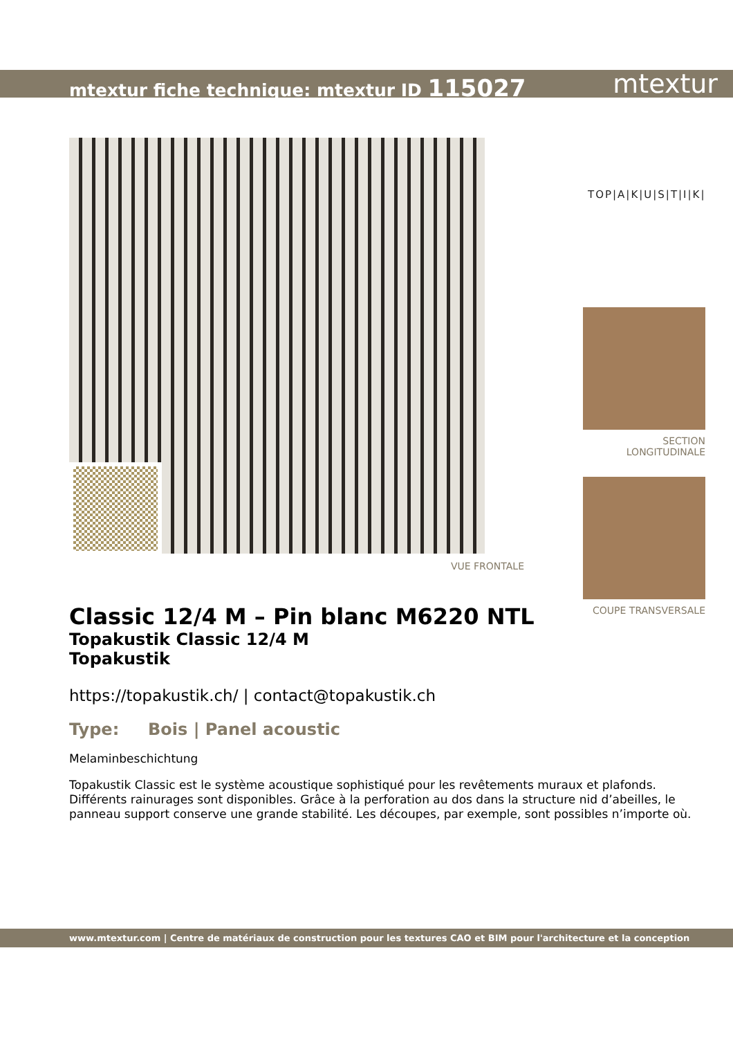mtextur fiche technique: mtextur ID 115027 mtextur
VUE FRONTALE
TOP|A|K|U|S|T|I|K|
SECTION
LONGITUDINALE
COUPE TRANSVERSALE
Classic 12/4 M – Pin blanc M6220 NTL
Topakustik Classic 12/4 M
Topakustik
https://topakustik.ch/ | contact@topakustik.ch
Type: Bois | Panel acoustic
Melaminbeschichtung
Topakustik Classic est le système acoustique sophistiqué pour les revêtements muraux et plafonds. Différents rainurages sont disponibles. Grâce à la perforation au dos dans la structure nid d’abeilles, le panneau support conserve une grande stabilité. Les découpes, par exemple, sont possibles n’importe où.
www.mtextur.com | Centre de matériaux de construction pour les textures CAO et BIM pour l'architecture et la conception